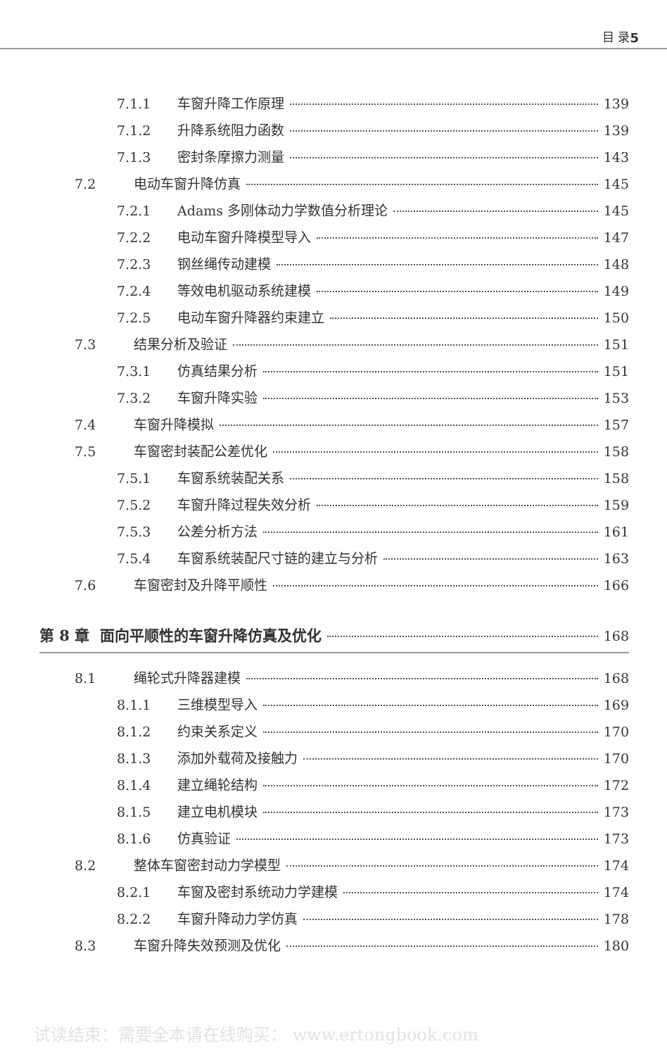目 录 5
7.1.1 车窗升降工作原理 139
7.1.2 升降系统阻力函数 139
7.1.3 密封条摩擦力测量 143
7.2 电动车窗升降仿真 145
7.2.1 Adams 多刚体动力学数值分析理论 145
7.2.2 电动车窗升降模型导入 147
7.2.3 钢丝绳传动建模 148
7.2.4 等效电机驱动系统建模 149
7.2.5 电动车窗升降器约束建立 150
7.3 结果分析及验证 151
7.3.1 仿真结果分析 151
7.3.2 车窗升降实验 153
7.4 车窗升降模拟 157
7.5 车窗密封装配公差优化 158
7.5.1 车窗系统装配关系 158
7.5.2 车窗升降过程失效分析 159
7.5.3 公差分析方法 161
7.5.4 车窗系统装配尺寸链的建立与分析 163
7.6 车窗密封及升降平顺性 166
第 8 章 面向平顺性的车窗升降仿真及优化 168
8.1 绳轮式升降器建模 168
8.1.1 三维模型导入 169
8.1.2 约束关系定义 170
8.1.3 添加外载荷及接触力 170
8.1.4 建立绳轮结构 172
8.1.5 建立电机模块 173
8.1.6 仿真验证 173
8.2 整体车窗密封动力学模型 174
8.2.1 车窗及密封系统动力学建模 174
8.2.2 车窗升降动力学仿真 178
8.3 车窗升降失效预测及优化 180
试读结束：需要全本请在线购买： www.ertongbook.com